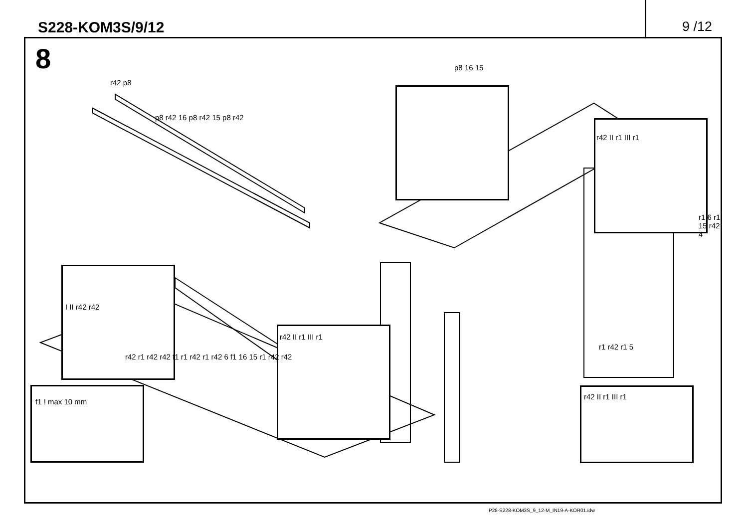S228-KOM3S/9/12 9 /12
8 p8 16 15
r42 p8
p8 r42 16 p8 r42 15 p8 r42
r42 II r1 III r1
I II r42 r42
r42 II r1 III r1
r1 6 r1 15 r42 4
r1 r42 r1 5
r42 r1 r42 r42 f1 r1 r42 r1 r42 6 f1 16 15 r1 r42 r42
f1 ! max 10 mm
r42 II r1 III r1
P28-S228-KOM3S_9_12-M_IN19-A-KOR01.idw